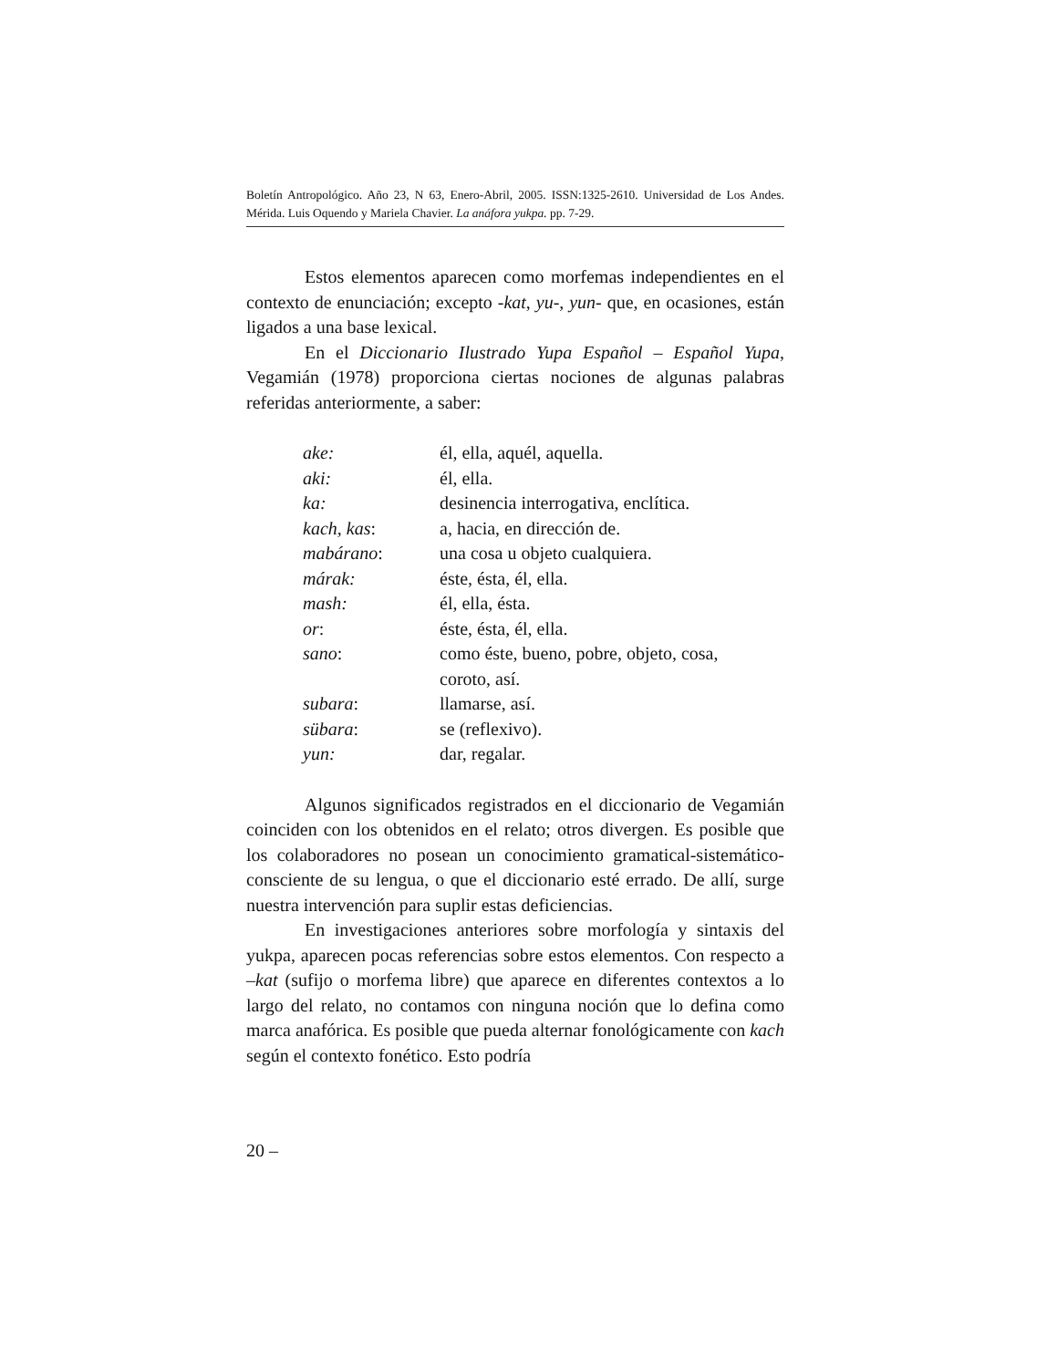Boletín Antropológico. Año 23, N 63, Enero-Abril, 2005. ISSN:1325-2610. Universidad de Los Andes. Mérida. Luis Oquendo y Mariela Chavier. La anáfora yukpa. pp. 7-29.
Estos elementos aparecen como morfemas independientes en el contexto de enunciación; excepto -kat, yu-, yun- que, en ocasiones, están ligados a una base lexical.
En el Diccionario Ilustrado Yupa Español – Español Yupa, Vegamián (1978) proporciona ciertas nociones de algunas palabras referidas anteriormente, a saber:
| ake: | él, ella, aquél, aquella. |
| aki: | él, ella. |
| ka: | desinencia interrogativa, enclítica. |
| kach, kas : | a, hacia, en dirección de. |
| mabárano : | una cosa u objeto cualquiera. |
| márak: | éste, ésta, él, ella. |
| mash: | él, ella, ésta. |
| or : | éste, ésta, él, ella. |
| sano : | como éste, bueno, pobre, objeto, cosa, coroto, así. |
| subara : | llamarse, así. |
| sübara : | se (reflexivo). |
| yun: | dar, regalar. |
Algunos significados registrados en el diccionario de Vegamián coinciden con los obtenidos en el relato; otros divergen. Es posible que los colaboradores no posean un conocimiento gramatical-sistemático-consciente de su lengua, o que el diccionario esté errado. De allí, surge nuestra intervención para suplir estas deficiencias.
En investigaciones anteriores sobre morfología y sintaxis del yukpa, aparecen pocas referencias sobre estos elementos. Con respecto a –kat (sufijo o morfema libre) que aparece en diferentes contextos a lo largo del relato, no contamos con ninguna noción que lo defina como marca anafórica. Es posible que pueda alternar fonológicamente con kach según el contexto fonético. Esto podría
20 –